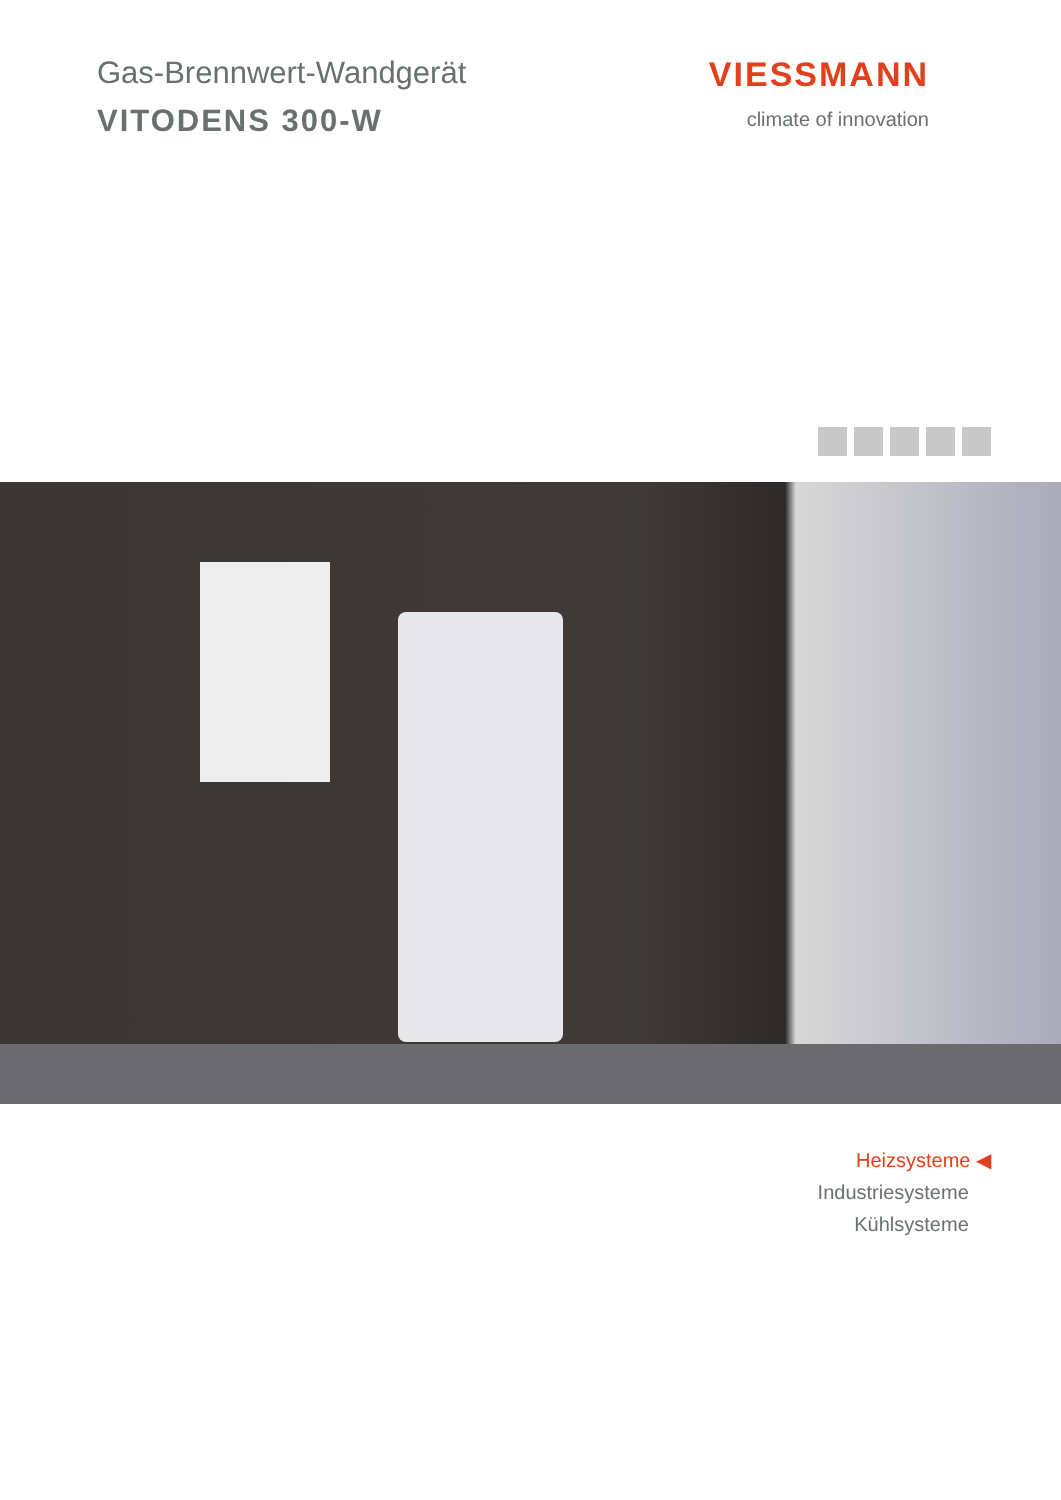Gas-Brennwert-Wandgerät
VITODENS 300-W
VIESSMANN
climate of innovation
Heizsysteme ◀
Industriesysteme
Kühlsysteme